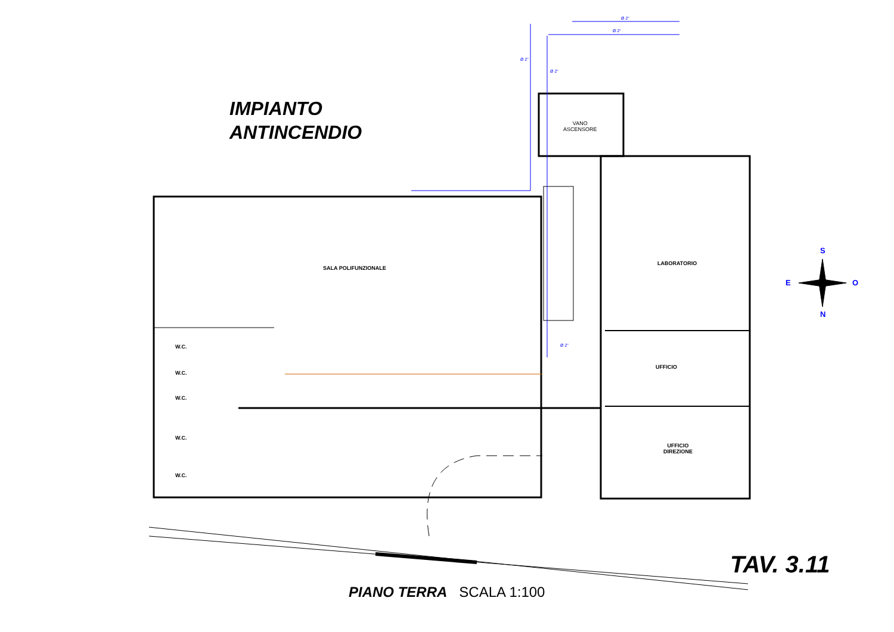IMPIANTO
ANTINCENDIO
Ø 2"
Ø 2"
Ø 2"
Ø 2"
VANO
ASCENSORE
SALA POLIFUNZIONALE
LABORATORIO
UFFICIO
UFFICIO
DIREZIONE
Ø 2"
W.C.
W.C.
W.C.
W.C.
W.C.
S
E O
N
TAV. 3.11
PIANO TERRA SCALA 1:100